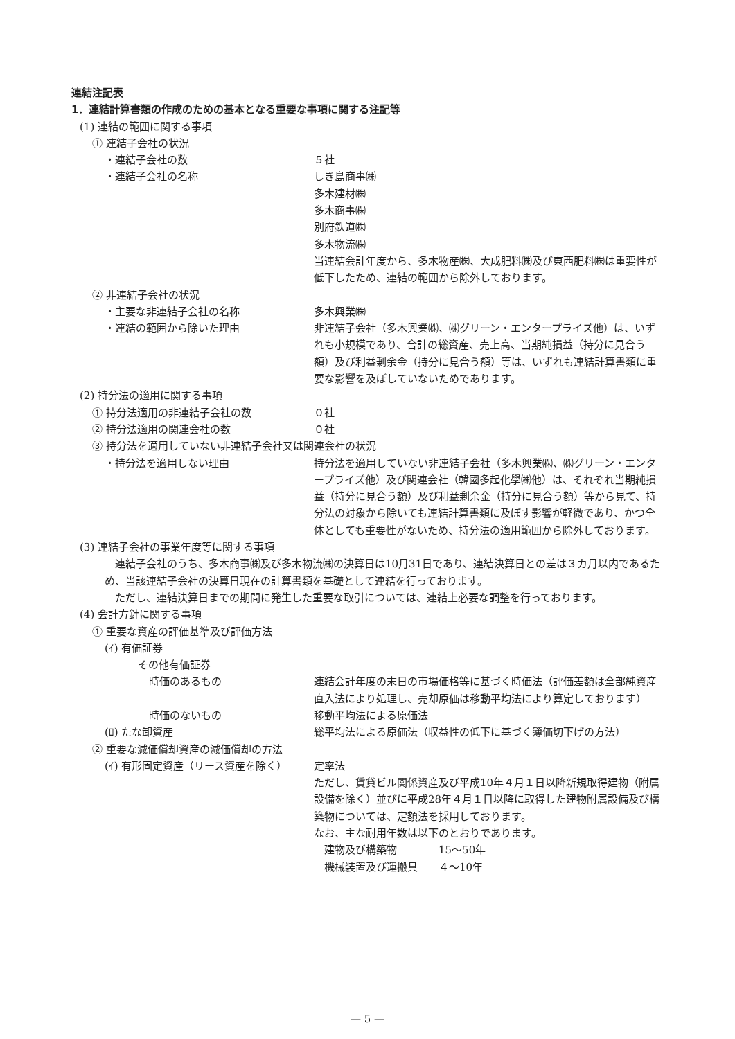連結注記表
1．連結計算書類の作成のための基本となる重要な事項に関する注記等
(1) 連結の範囲に関する事項
① 連結子会社の状況
・連結子会社の数 ５社
・連結子会社の名称 しき島商事㈱
多木建材㈱
多木商事㈱
別府鉄道㈱
多木物流㈱
当連結会計年度から、多木物産㈱、大成肥料㈱及び東西肥料㈱は重要性が低下したため、連結の範囲から除外しております。
② 非連結子会社の状況
・主要な非連結子会社の名称 多木興業㈱
・連結の範囲から除いた理由 非連結子会社（多木興業㈱、㈱グリーン・エンタープライズ他）は、いずれも小規模であり、合計の総資産、売上高、当期純損益（持分に見合う額）及び利益剰余金（持分に見合う額）等は、いずれも連結計算書類に重要な影響を及ぼしていないためであります。
(2) 持分法の適用に関する事項
① 持分法適用の非連結子会社の数 ０社
② 持分法適用の関連会社の数 ０社
③ 持分法を適用していない非連結子会社又は関連会社の状況
・持分法を適用しない理由 持分法を適用していない非連結子会社（多木興業㈱、㈱グリーン・エンタープライズ他）及び関連会社（韓國多起化學㈱他）は、それぞれ当期純損益（持分に見合う額）及び利益剰余金（持分に見合う額）等から見て、持分法の対象から除いても連結計算書類に及ぼす影響が軽微であり、かつ全体としても重要性がないため、持分法の適用範囲から除外しております。
(3) 連結子会社の事業年度等に関する事項
連結子会社のうち、多木商事㈱及び多木物流㈱の決算日は10月31日であり、連結決算日との差は３カ月以内であるため、当該連結子会社の決算日現在の計算書類を基礎として連結を行っております。
ただし、連結決算日までの期間に発生した重要な取引については、連結上必要な調整を行っております。
(4) 会計方針に関する事項
① 重要な資産の評価基準及び評価方法
(ｲ) 有価証券
その他有価証券
時価のあるもの 連結会計年度の末日の市場価格等に基づく時価法（評価差額は全部純資産直入法により処理し、売却原価は移動平均法により算定しております）
時価のないもの 移動平均法による原価法
(ﾛ) たな卸資産 総平均法による原価法（収益性の低下に基づく簿価切下げの方法）
② 重要な減価償却資産の減価償却の方法
(ｲ) 有形固定資産（リース資産を除く） 定率法
ただし、賃貸ビル関係資産及び平成10年４月１日以降新規取得建物（附属設備を除く）並びに平成28年４月１日以降に取得した建物附属設備及び構築物については、定額法を採用しております。
なお、主な耐用年数は以下のとおりであります。
　建物及び構築物　　　　15〜50年
　機械装置及び運搬具　　４〜10年
— 5 —